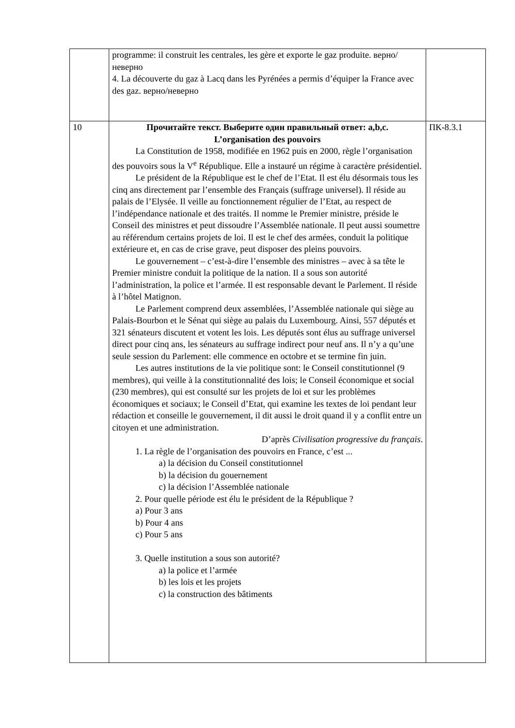| | programme: il construit les centrales, les gère et exporte le gaz produite. верно/неверно 4. La découverte du gaz à Lacq dans les Pyrénées a permis d’équiper la France avec des gaz. верно/неверно | |
| 10 | Прочитайте текст. Выберите один правильный ответ: a,b,c. L’organisation des pouvoirs La Constitution de 1958, modifiée en 1962 puis en 2000, règle l’organisation des pouvoirs sous la V<sup>e</sup> République. Elle a instauré un régime à caractère présidentiel. Le président de la République est le chef de l’Etat. Il est élu désormais tous les cinq ans directement par l’ensemble des Français (suffrage universel). Il réside au palais de l’Elysée. Il veille au fonctionnement régulier de l’Etat, au respect de l’indépendance nationale et des traités. Il nomme le Premier ministre, préside le Conseil des ministres et peut dissoudre l’Assemblée nationale. Il peut aussi soumettre au référendum certains projets de loi. Il est le chef des armées, conduit la politique extérieure et, en cas de crise grave, peut disposer des pleins pouvoirs. Le gouvernement – c’est-à-dire l’ensemble des ministres – avec à sa tête le Premier ministre conduit la politique de la nation. Il a sous son autorité l’administration, la police et l’armée. Il est responsable devant le Parlement. Il réside à l’hôtel Matignon. Le Parlement comprend deux assemblées, l’Assemblée nationale qui siège au Palais-Bourbon et le Sénat qui siège au palais du Luxembourg. Ainsi, 557 députés et 321 sénateurs discutent et votent les lois. Les députés sont élus au suffrage universel direct pour cinq ans, les sénateurs au suffrage indirect pour neuf ans. Il n’y a qu’une seule session du Parlement: elle commence en octobre et se termine fin juin. Les autres institutions de la vie politique sont: le Conseil constitutionnel (9 membres), qui veille à la constitutionnalité des lois; le Conseil économique et social (230 membres), qui est consulté sur les projets de loi et sur les problèmes économiques et sociaux; le Conseil d’Etat, qui examine les textes de loi pendant leur rédaction et conseille le gouvernement, il dit aussi le droit quand il y a conflit entre un citoyen et une administration. D’après Civilisation progressive du français . 1. La règle de l’organisation des pouvoirs en France, c’est ... a) la décision du Conseil constitutionnel b) la décision du gouernement c) la décision l’Assemblée nationale 2. Pour quelle période est élu le président de la République ? a) Pour 3 ans b) Pour 4 ans c) Pour 5 ans 3. Quelle institution a sous son autorité? a) la police et l’armée b) les lois et les projets c) la construction des bâtiments | ПК-8.3.1 |